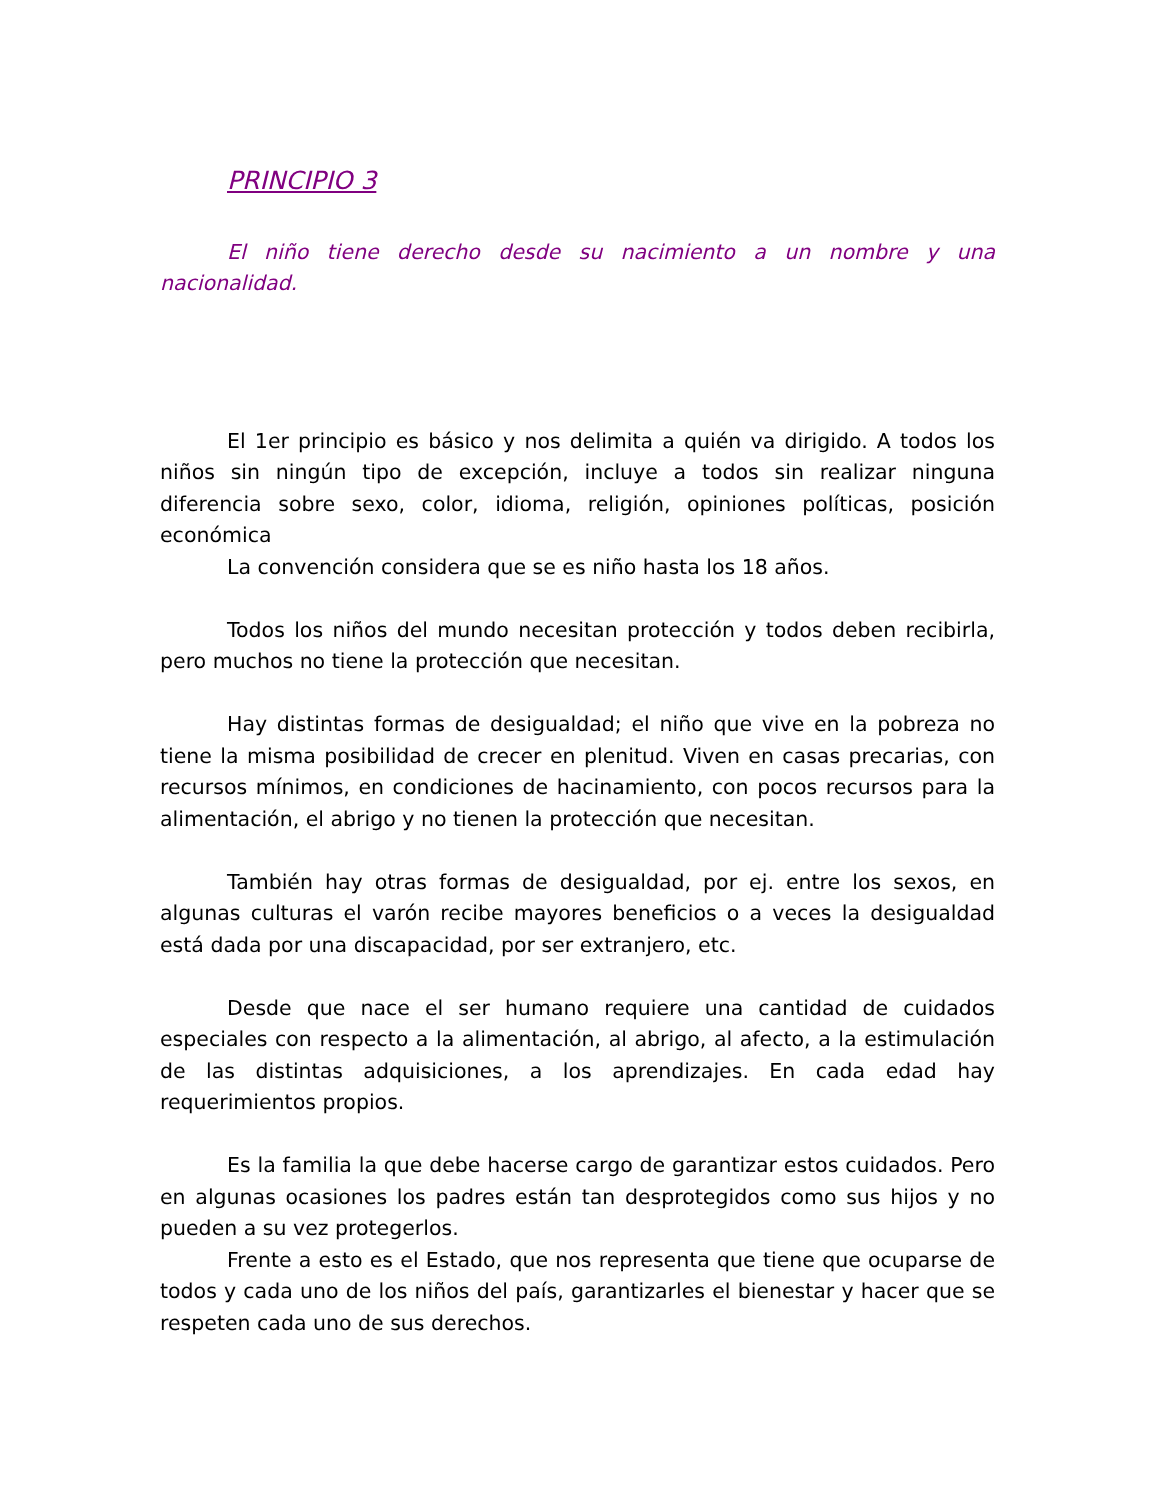PRINCIPIO 3
El niño tiene derecho desde su nacimiento a un nombre y una nacionalidad.
El 1er principio es básico y nos delimita a quién va dirigido. A todos los niños sin ningún tipo de excepción, incluye a todos sin realizar ninguna diferencia sobre sexo, color, idioma, religión, opiniones políticas, posición económica
La convención considera que se es niño hasta los 18 años.
Todos los niños del mundo necesitan protección y todos deben recibirla, pero muchos no tiene la protección que necesitan.
Hay distintas formas de desigualdad; el niño que vive en la pobreza no tiene la misma posibilidad de crecer en plenitud. Viven en casas precarias, con recursos mínimos, en condiciones de hacinamiento, con pocos recursos para la alimentación, el abrigo y no tienen la protección que necesitan.
También hay otras formas de desigualdad, por ej. entre los sexos, en algunas culturas el varón recibe mayores beneficios o a veces la desigualdad está dada por una discapacidad, por ser extranjero, etc.
Desde que nace el ser humano requiere una cantidad de cuidados especiales con respecto a la alimentación, al abrigo, al afecto, a la estimulación de las distintas adquisiciones, a los aprendizajes. En cada edad hay requerimientos propios.
Es la familia la que debe hacerse cargo de garantizar estos cuidados. Pero en algunas ocasiones los padres están tan desprotegidos como sus hijos y no pueden a su vez protegerlos.
Frente a esto es el Estado, que nos representa que tiene que ocuparse de todos y cada uno de los niños del país, garantizarles el bienestar y hacer que se respeten cada uno de sus derechos.